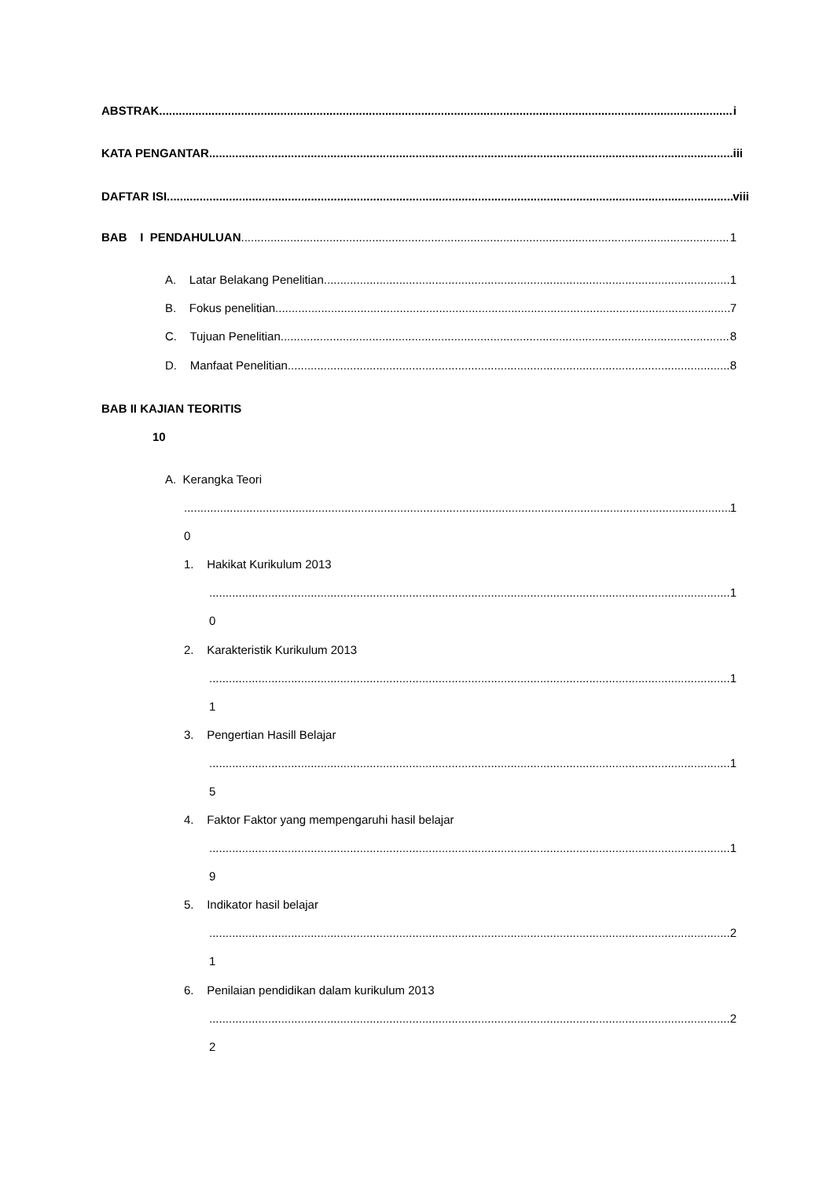ABSTRAK i
KATA PENGANTAR iii
DAFTAR ISI viii
BAB I PENDAHULUAN 1
A. Latar Belakang Penelitian 1
B. Fokus penelitian 7
C. Tujuan Penelitian 8
D. Manfaat Penelitian 8
BAB II KAJIAN TEORITIS
10
A. Kerangka Teori
1
0
1. Hakikat Kurikulum 2013
1
0
2. Karakteristik Kurikulum 2013
1
1
3. Pengertian Hasill Belajar
1
5
4. Faktor Faktor yang mempengaruhi hasil belajar
1
9
5. Indikator hasil belajar
2
1
6. Penilaian pendidikan dalam kurikulum 2013
2
2